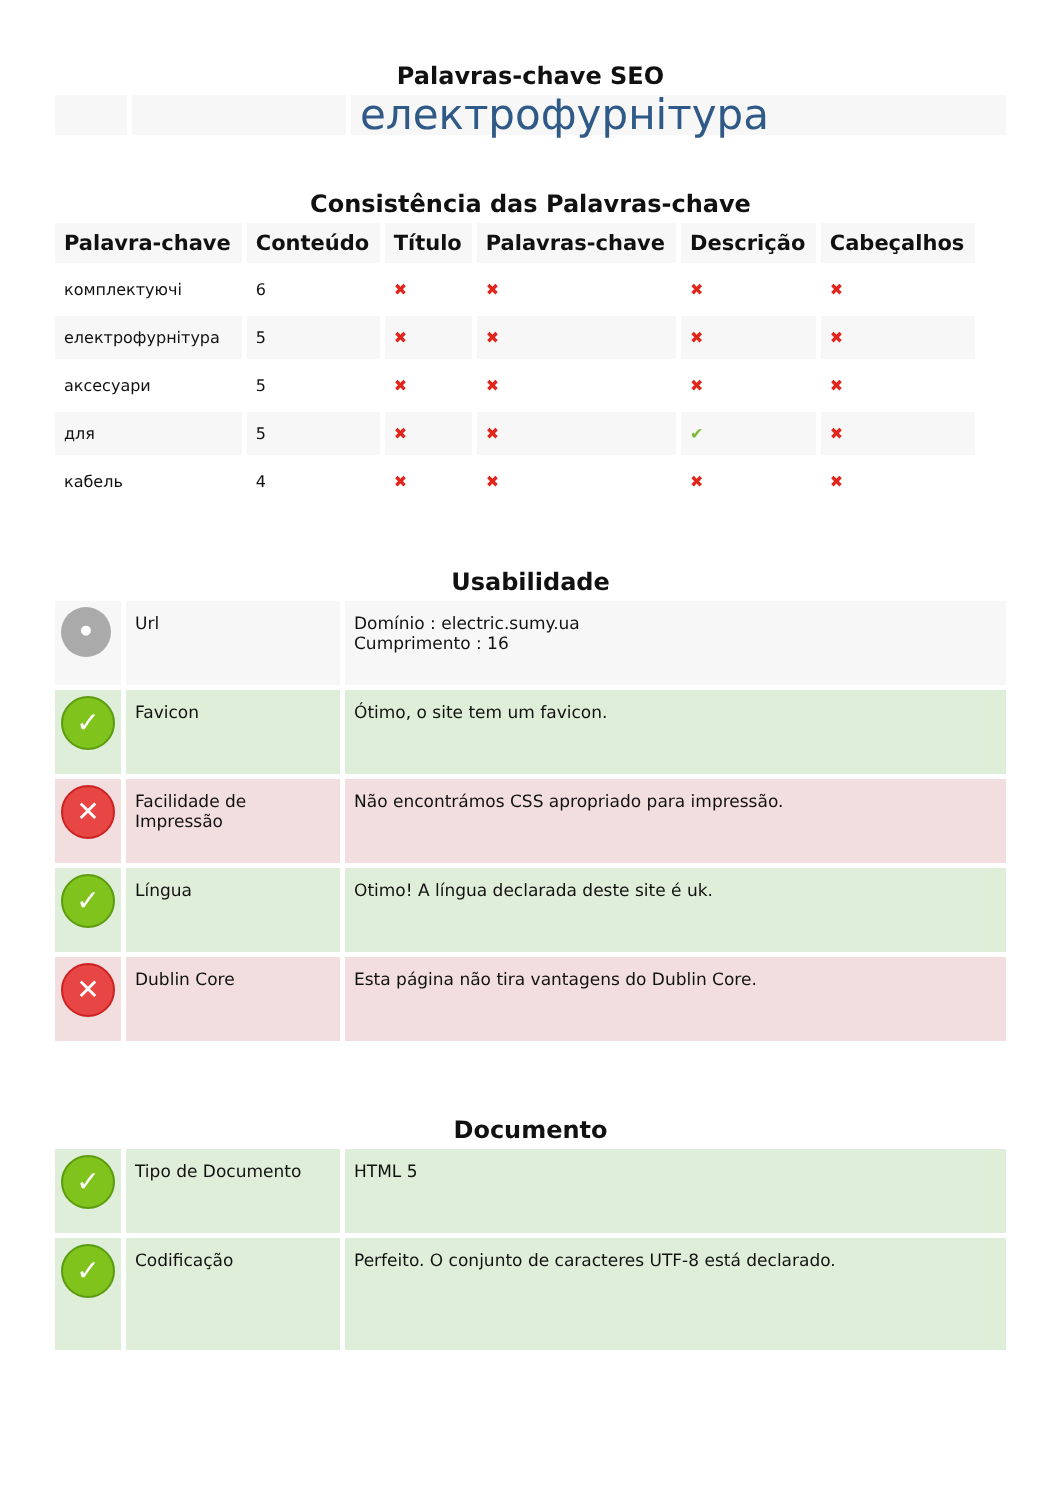Palavras-chave SEO
| | | електрофурнітура |
Consistência das Palavras-chave
| Palavra-chave | Conteúdo | Título | Palavras-chave | Descrição | Cabeçalhos |
| --- | --- | --- | --- | --- | --- |
| комплектуючі | 6 | ✖ | ✖ | ✖ | ✖ |
| електрофурнітура | 5 | ✖ | ✖ | ✖ | ✖ |
| аксесуари | 5 | ✖ | ✖ | ✖ | ✖ |
| для | 5 | ✖ | ✖ | ✔ | ✖ |
| кабель | 4 | ✖ | ✖ | ✖ | ✖ |
Usabilidade
| • | Url | Domínio : electric.sumy.ua Cumprimento : 16 |
| ✓ | Favicon | Ótimo, o site tem um favicon. |
| ✕ | Facilidade de Impressão | Não encontrámos CSS apropriado para impressão. |
| ✓ | Língua | Otimo! A língua declarada deste site é uk. |
| ✕ | Dublin Core | Esta página não tira vantagens do Dublin Core. |
Documento
| ✓ | Tipo de Documento | HTML 5 |
| ✓ | Codificação | Perfeito. O conjunto de caracteres UTF-8 está declarado. |